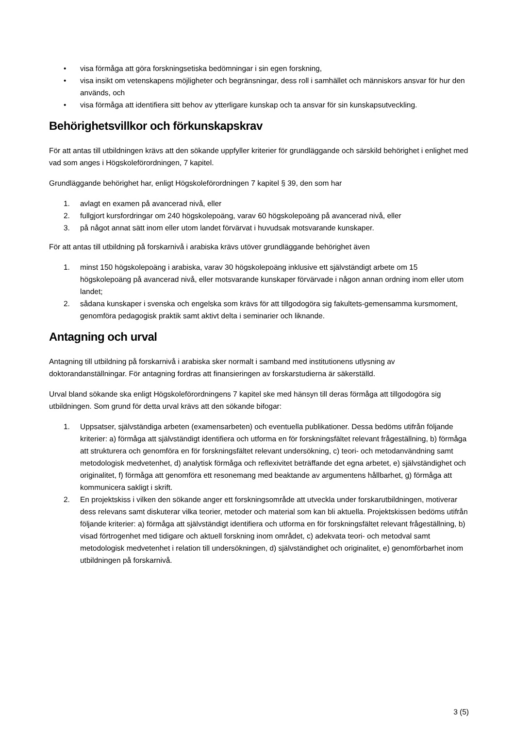• visa förmåga att göra forskningsetiska bedömningar i sin egen forskning,
• visa insikt om vetenskapens möjligheter och begränsningar, dess roll i samhället och människors ansvar för hur den används, och
• visa förmåga att identifiera sitt behov av ytterligare kunskap och ta ansvar för sin kunskapsutveckling.
Behörighetsvillkor och förkunskapskrav
För att antas till utbildningen krävs att den sökande uppfyller kriterier för grundläggande och särskild behörighet i enlighet med vad som anges i Högskoleförordningen, 7 kapitel.
Grundläggande behörighet har, enligt Högskoleförordningen 7 kapitel § 39, den som har
1. avlagt en examen på avancerad nivå, eller
2. fullgjort kursfordringar om 240 högskolepoäng, varav 60 högskolepoäng på avancerad nivå, eller
3. på något annat sätt inom eller utom landet förvärvat i huvudsak motsvarande kunskaper.
För att antas till utbildning på forskarnivå i arabiska krävs utöver grundläggande behörighet även
1. minst 150 högskolepoäng i arabiska, varav 30 högskolepoäng inklusive ett självständigt arbete om 15 högskolepoäng på avancerad nivå, eller motsvarande kunskaper förvärvade i någon annan ordning inom eller utom landet;
2. sådana kunskaper i svenska och engelska som krävs för att tillgodogöra sig fakultets-gemensamma kursmoment, genomföra pedagogisk praktik samt aktivt delta i seminarier och liknande.
Antagning och urval
Antagning till utbildning på forskarnivå i arabiska sker normalt i samband med institutionens utlysning av doktorandanställningar. För antagning fordras att finansieringen av forskarstudierna är säkerställd.
Urval bland sökande ska enligt Högskoleförordningens 7 kapitel ske med hänsyn till deras förmåga att tillgodogöra sig utbildningen. Som grund för detta urval krävs att den sökande bifogar:
1. Uppsatser, självständiga arbeten (examensarbeten) och eventuella publikationer. Dessa bedöms utifrån följande kriterier: a) förmåga att självständigt identifiera och utforma en för forskningsfältet relevant frågeställning, b) förmåga att strukturera och genomföra en för forskningsfältet relevant undersökning, c) teori- och metodanvändning samt metodologisk medvetenhet, d) analytisk förmåga och reflexivitet beträffande det egna arbetet, e) självständighet och originalitet, f) förmåga att genomföra ett resonemang med beaktande av argumentens hållbarhet, g) förmåga att kommunicera sakligt i skrift.
2. En projektskiss i vilken den sökande anger ett forskningsområde att utveckla under forskarutbildningen, motiverar dess relevans samt diskuterar vilka teorier, metoder och material som kan bli aktuella. Projektskissen bedöms utifrån följande kriterier: a) förmåga att självständigt identifiera och utforma en för forskningsfältet relevant frågeställning, b) visad förtrogenhet med tidigare och aktuell forskning inom området, c) adekvata teori- och metodval samt metodologisk medvetenhet i relation till undersökningen, d) självständighet och originalitet, e) genomförbarhet inom utbildningen på forskarnivå.
3 (5)